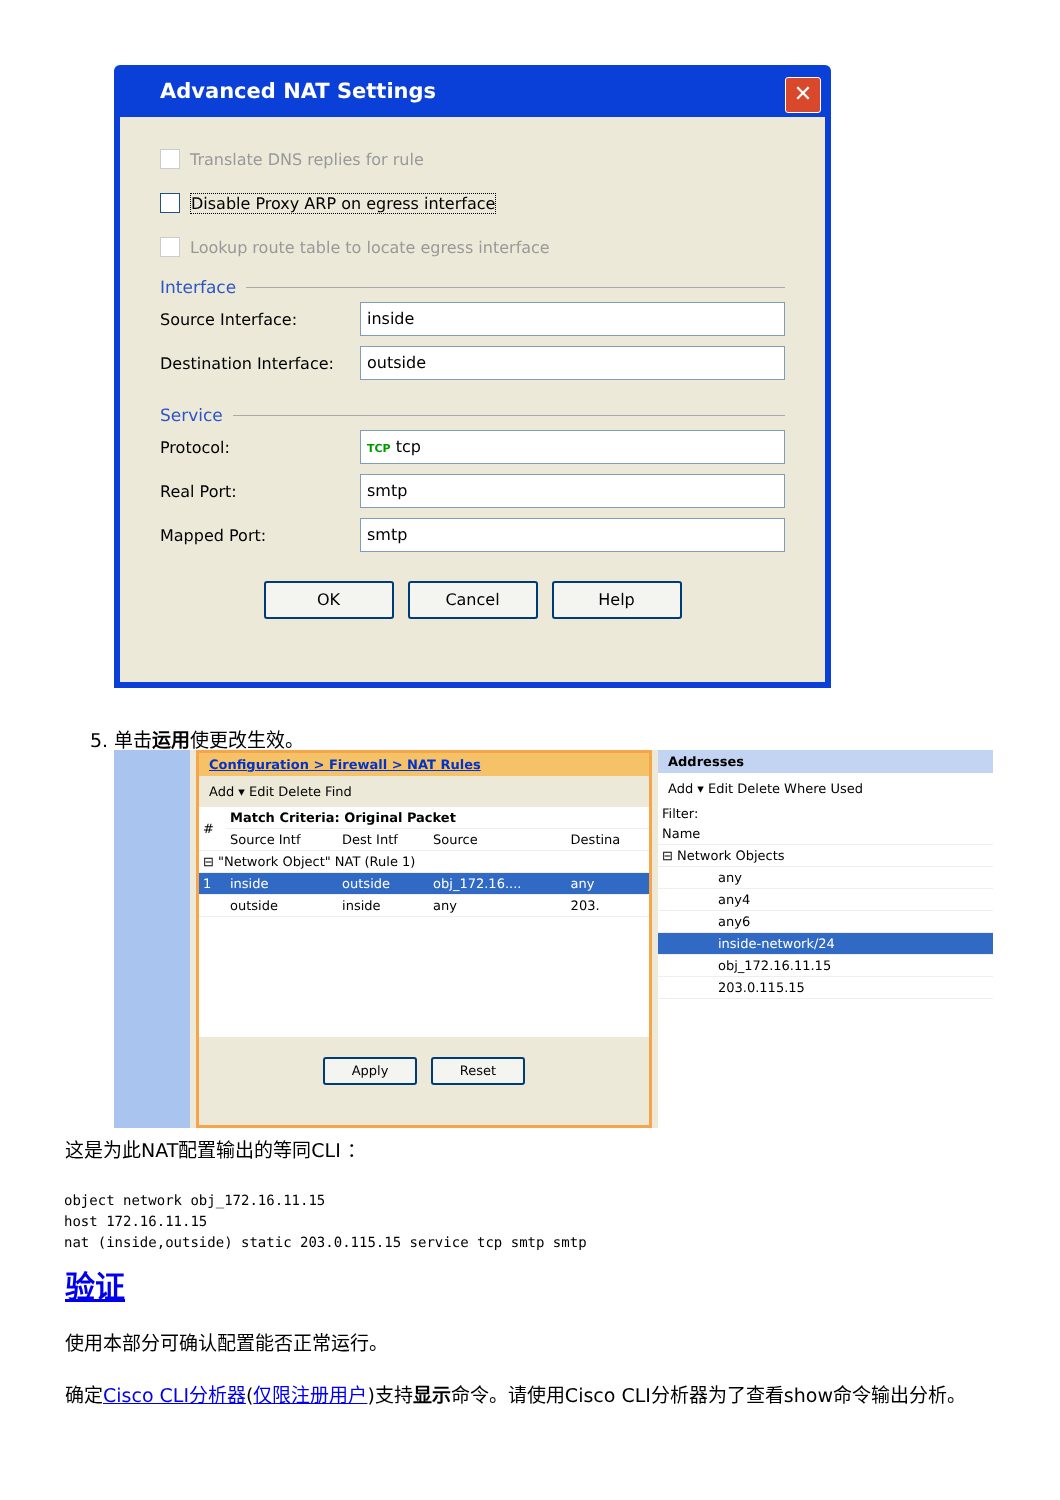Advanced NAT Settings
✕
Translate DNS replies for rule
Disable Proxy ARP on egress interface
Lookup route table to locate egress interface
Interface
Source Interface:
inside
Destination Interface:
outside
Service
Protocol:
TCP tcp
Real Port:
smtp
Mapped Port:
smtp
OK Cancel Help
5. 单击运用使更改生效。
Configuration > Firewall > NAT Rules
Add ▾ Edit Delete Find
| # | Match Criteria: Original Packet | | | |
| --- | --- | --- | --- | --- |
| | Source Intf | Dest Intf | Source | Destina |
| ⊟ "Network Object" NAT (Rule 1) | | | | |
| 1 | inside | outside | obj_172.16.... | any |
| | outside | inside | any | 203. |
Apply Reset
Addresses
Add ▾ Edit Delete Where Used
Filter:
| Name |
| --- |
| ⊟ Network Objects |
| any |
| any4 |
| any6 |
| inside-network/24 |
| obj_172.16.11.15 |
| 203.0.115.15 |
这是为此NAT配置输出的等同CLI ：
object network obj_172.16.11.15
host 172.16.11.15
nat (inside,outside) static 203.0.115.15 service tcp smtp smtp
验证
使用本部分可确认配置能否正常运行。
确定Cisco CLI分析器(仅限注册用户)支持显示命令。请使用Cisco CLI分析器为了查看show命令输出分析。